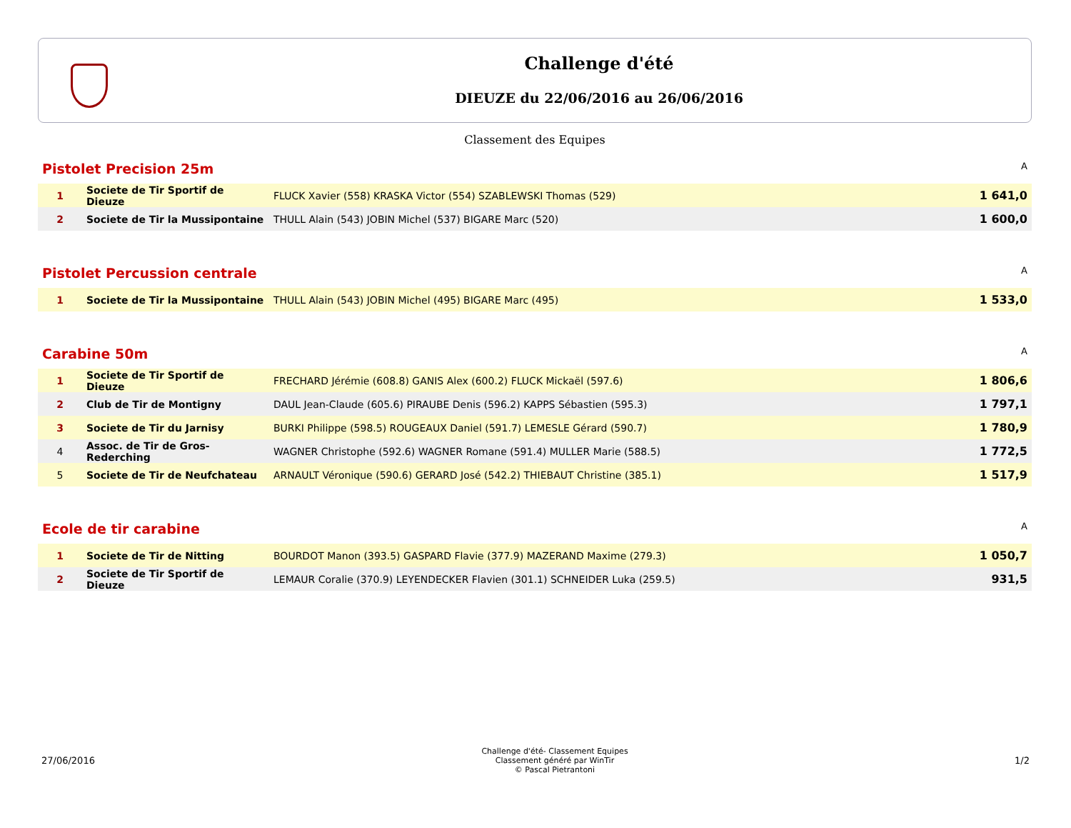Challenge d'été
DIEUZE du 22/06/2016 au 26/06/2016
Classement des Equipes
Pistolet Precision 25m A
| 1 | Societe de Tir Sportif de Dieuze | FLUCK Xavier (558) KRASKA Victor (554) SZABLEWSKI Thomas (529) | 1 641,0 |
| 2 | Societe de Tir la Mussipontaine | THULL Alain (543) JOBIN Michel (537) BIGARE Marc (520) | 1 600,0 |
Pistolet Percussion centrale A
| 1 | Societe de Tir la Mussipontaine | THULL Alain (543) JOBIN Michel (495) BIGARE Marc (495) | 1 533,0 |
Carabine 50m A
| 1 | Societe de Tir Sportif de Dieuze | FRECHARD Jérémie (608.8) GANIS Alex (600.2) FLUCK Mickaël (597.6) | 1 806,6 |
| 2 | Club de Tir de Montigny | DAUL Jean-Claude (605.6) PIRAUBE Denis (596.2) KAPPS Sébastien (595.3) | 1 797,1 |
| 3 | Societe de Tir du Jarnisy | BURKI Philippe (598.5) ROUGEAUX Daniel (591.7) LEMESLE Gérard (590.7) | 1 780,9 |
| 4 | Assoc. de Tir de Gros-Rederching | WAGNER Christophe (592.6) WAGNER Romane (591.4) MULLER Marie (588.5) | 1 772,5 |
| 5 | Societe de Tir de Neufchateau | ARNAULT Véronique (590.6) GERARD José (542.2) THIEBAUT Christine (385.1) | 1 517,9 |
Ecole de tir carabine A
| 1 | Societe de Tir de Nitting | BOURDOT Manon (393.5) GASPARD Flavie (377.9) MAZERAND Maxime (279.3) | 1 050,7 |
| 2 | Societe de Tir Sportif de Dieuze | LEMAUR Coralie (370.9) LEYENDECKER Flavien (301.1) SCHNEIDER Luka (259.5) | 931,5 |
27/06/2016
Challenge d'été- Classement Equipes
Classement généré par WinTir
© Pascal Pietrantoni
1/2